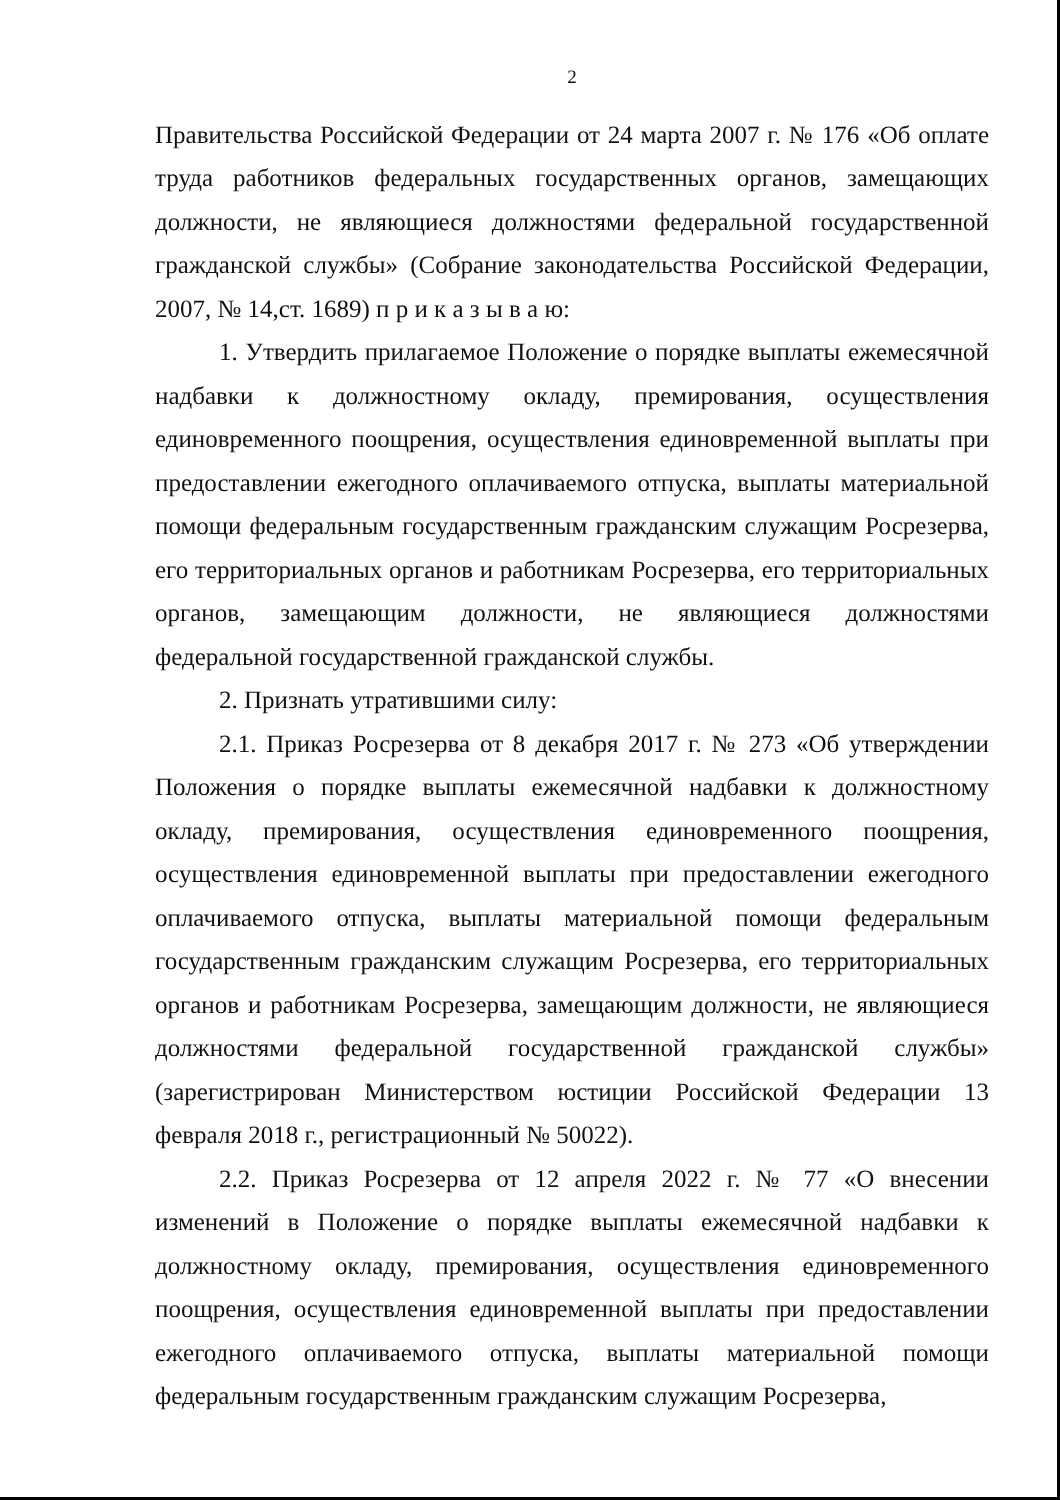2
Правительства Российской Федерации от 24 марта 2007 г. № 176 «Об оплате труда работников федеральных государственных органов, замещающих должности, не являющиеся должностями федеральной государственной гражданской службы» (Собрание законодательства Российской Федерации, 2007, № 14,ст. 1689) п р и к а з ы в а ю:
1. Утвердить прилагаемое Положение о порядке выплаты ежемесячной надбавки к должностному окладу, премирования, осуществления единовременного поощрения, осуществления единовременной выплаты при предоставлении ежегодного оплачиваемого отпуска, выплаты материальной помощи федеральным государственным гражданским служащим Росрезерва, его территориальных органов и работникам Росрезерва, его территориальных органов, замещающим должности, не являющиеся должностями федеральной государственной гражданской службы.
2. Признать утратившими силу:
2.1. Приказ Росрезерва от 8 декабря 2017 г. № 273 «Об утверждении Положения о порядке выплаты ежемесячной надбавки к должностному окладу, премирования, осуществления единовременного поощрения, осуществления единовременной выплаты при предоставлении ежегодного оплачиваемого отпуска, выплаты материальной помощи федеральным государственным гражданским служащим Росрезерва, его территориальных органов и работникам Росрезерва, замещающим должности, не являющиеся должностями федеральной государственной гражданской службы» (зарегистрирован Министерством юстиции Российской Федерации 13 февраля 2018 г., регистрационный № 50022).
2.2. Приказ Росрезерва от 12 апреля 2022 г. № 77 «О внесении изменений в Положение о порядке выплаты ежемесячной надбавки к должностному окладу, премирования, осуществления единовременного поощрения, осуществления единовременной выплаты при предоставлении ежегодного оплачиваемого отпуска, выплаты материальной помощи федеральным государственным гражданским служащим Росрезерва,